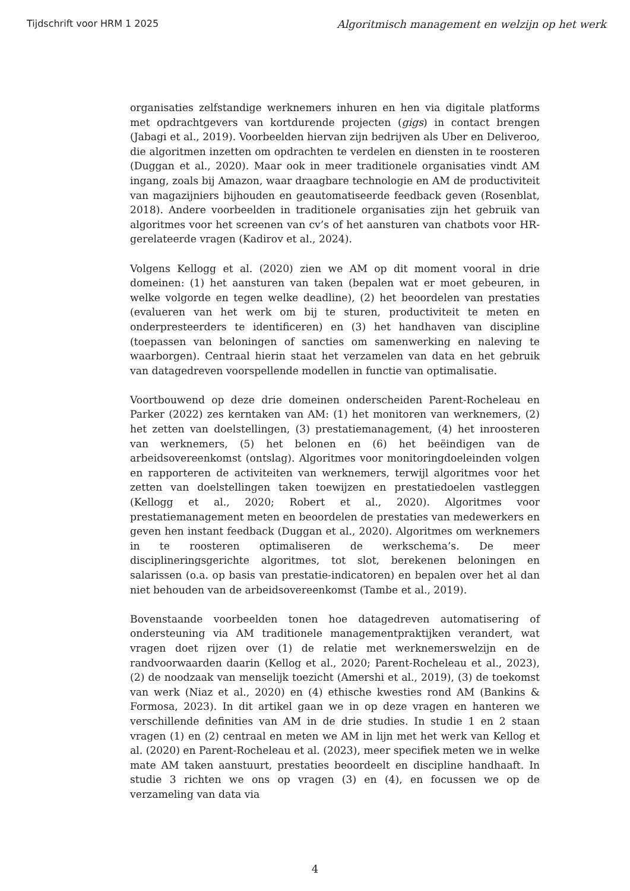Tijdschrift voor HRM 1 2025 Algoritmisch management en welzijn op het werk
organisaties zelfstandige werknemers inhuren en hen via digitale platforms met opdrachtgevers van kortdurende projecten (gigs) in contact brengen (Jabagi et al., 2019). Voorbeelden hiervan zijn bedrijven als Uber en Deliveroo, die algoritmen inzetten om opdrachten te verdelen en diensten in te roosteren (Duggan et al., 2020). Maar ook in meer traditionele organisaties vindt AM ingang, zoals bij Amazon, waar draagbare technologie en AM de productiviteit van magazijniers bijhouden en geautomatiseerde feedback geven (Rosenblat, 2018). Andere voorbeelden in traditionele organisaties zijn het gebruik van algoritmes voor het screenen van cv’s of het aansturen van chatbots voor HR-gerelateerde vragen (Kadirov et al., 2024).
Volgens Kellogg et al. (2020) zien we AM op dit moment vooral in drie domeinen: (1) het aansturen van taken (bepalen wat er moet gebeuren, in welke volgorde en tegen welke deadline), (2) het beoordelen van prestaties (evalueren van het werk om bij te sturen, productiviteit te meten en onderpresteerders te identificeren) en (3) het handhaven van discipline (toepassen van beloningen of sancties om samenwerking en naleving te waarborgen). Centraal hierin staat het verzamelen van data en het gebruik van datagedreven voorspellende modellen in functie van optimalisatie.
Voortbouwend op deze drie domeinen onderscheiden Parent-Rocheleau en Parker (2022) zes kerntaken van AM: (1) het monitoren van werknemers, (2) het zetten van doelstellingen, (3) prestatiemanagement, (4) het inroosteren van werknemers, (5) het belonen en (6) het beëindigen van de arbeidsovereenkomst (ontslag). Algoritmes voor monitoringdoeleinden volgen en rapporteren de activiteiten van werknemers, terwijl algoritmes voor het zetten van doelstellingen taken toewijzen en prestatiedoelen vastleggen (Kellogg et al., 2020; Robert et al., 2020). Algoritmes voor prestatiemanagement meten en beoordelen de prestaties van medewerkers en geven hen instant feedback (Duggan et al., 2020). Algoritmes om werknemers in te roosteren optimaliseren de werkschema’s. De meer disciplineringsgerichte algoritmes, tot slot, berekenen beloningen en salarissen (o.a. op basis van prestatie-indicatoren) en bepalen over het al dan niet behouden van de arbeidsovereenkomst (Tambe et al., 2019).
Bovenstaande voorbeelden tonen hoe datagedreven automatisering of ondersteuning via AM traditionele managementpraktijken verandert, wat vragen doet rijzen over (1) de relatie met werknemerswelzijn en de randvoorwaarden daarin (Kellog et al., 2020; Parent-Rocheleau et al., 2023), (2) de noodzaak van menselijk toezicht (Amershi et al., 2019), (3) de toekomst van werk (Niaz et al., 2020) en (4) ethische kwesties rond AM (Bankins & Formosa, 2023). In dit artikel gaan we in op deze vragen en hanteren we verschillende definities van AM in de drie studies. In studie 1 en 2 staan vragen (1) en (2) centraal en meten we AM in lijn met het werk van Kellog et al. (2020) en Parent-Rocheleau et al. (2023), meer specifiek meten we in welke mate AM taken aanstuurt, prestaties beoordeelt en discipline handhaaft. In studie 3 richten we ons op vragen (3) en (4), en focussen we op de verzameling van data via
4